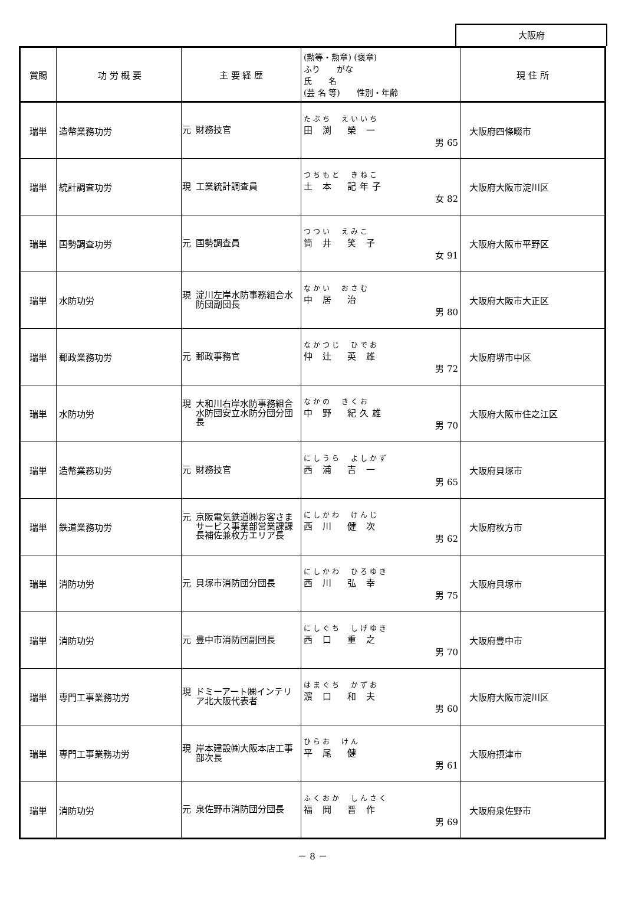大阪府
| 賞賜 | 功 労 概 要 | 主 要 経 歴 | (勲等・勲章) (褒章) ふり がな 氏 名 (芸 名 等) 性別・年齢 | 現 住 所 |
| --- | --- | --- | --- | --- |
| 瑞単 | 造幣業務功労 | 元 財務技官 | たぶち えいいち 田 渕 榮 一 男 65 | 大阪府四條畷市 |
| 瑞単 | 統計調査功労 | 現 工業統計調査員 | つちもと きねこ 土 本 記年子 女 82 | 大阪府大阪市淀川区 |
| 瑞単 | 国勢調査功労 | 元 国勢調査員 | つつい えみこ 筒 井 笑 子 女 91 | 大阪府大阪市平野区 |
| 瑞単 | 水防功労 | 現 淀川左岸水防事務組合水防団副団長 | なかい おさむ 中 居 治 男 80 | 大阪府大阪市大正区 |
| 瑞単 | 郵政業務功労 | 元 郵政事務官 | なかつじ ひでお 仲 辻 英 雄 男 72 | 大阪府堺市中区 |
| 瑞単 | 水防功労 | 現 大和川右岸水防事務組合水防団安立水防分団分団長 | なかの きくお 中 野 紀久雄 男 70 | 大阪府大阪市住之江区 |
| 瑞単 | 造幣業務功労 | 元 財務技官 | にしうら よしかず 西 浦 吉 一 男 65 | 大阪府貝塚市 |
| 瑞単 | 鉄道業務功労 | 元 京阪電気鉄道㈱お客さまサービス事業部営業課課長補佐兼枚方エリア長 | にしかわ けんじ 西 川 健 次 男 62 | 大阪府枚方市 |
| 瑞単 | 消防功労 | 元 貝塚市消防団分団長 | にしかわ ひろゆき 西 川 弘 幸 男 75 | 大阪府貝塚市 |
| 瑞単 | 消防功労 | 元 豊中市消防団副団長 | にしぐち しげゆき 西 口 重 之 男 70 | 大阪府豊中市 |
| 瑞単 | 専門工事業務功労 | 現 ドミーアート㈱インテリア北大阪代表者 | はまぐち かずお 濵 口 和 夫 男 60 | 大阪府大阪市淀川区 |
| 瑞単 | 専門工事業務功労 | 現 岸本建設㈱大阪本店工事部次長 | ひらお けん 平 尾 健 男 61 | 大阪府摂津市 |
| 瑞単 | 消防功労 | 元 泉佐野市消防団分団長 | ふくおか しんさく 福 岡 晋 作 男 69 | 大阪府泉佐野市 |
－ 8 －